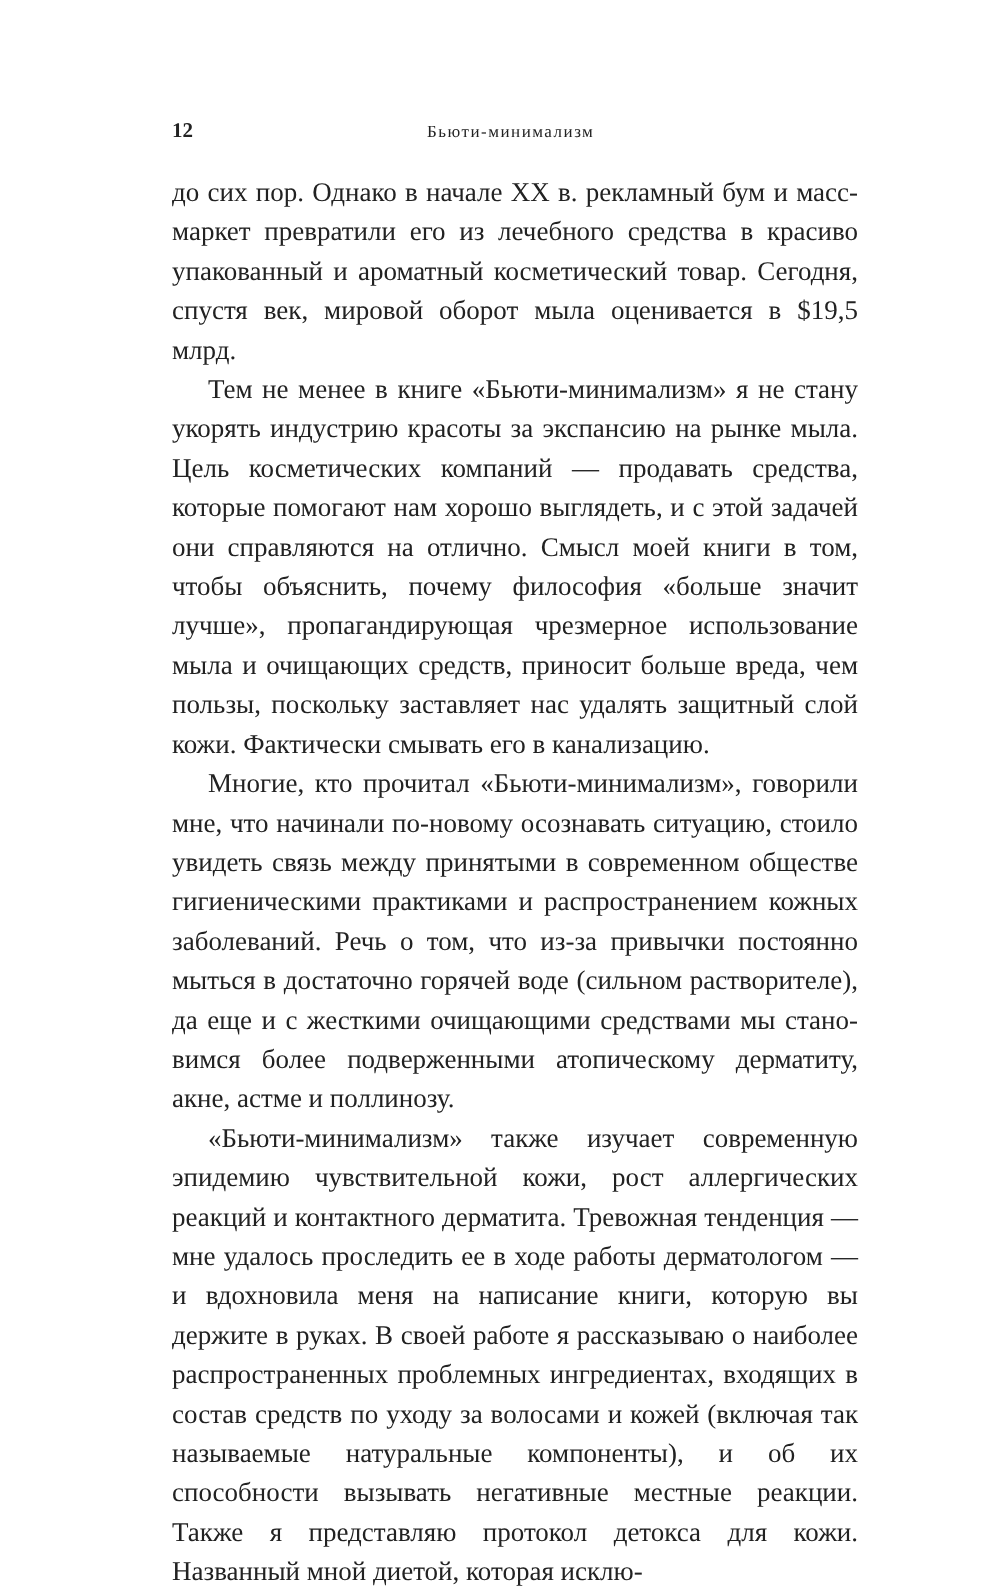12 Бьюти-минимализм
до сих пор. Однако в начале XX в. рекламный бум и масс­маркет превратили его из лечебного средства в красиво упакованный и ароматный косметический товар. Сегодня, спустя век, мировой оборот мыла оценивается в $19,5 млрд.
Тем не менее в книге «Бьюти-минимализм» я не стану укорять индустрию красоты за экспансию на рынке мыла. Цель косметических компаний — продавать средства, кото­рые помогают нам хорошо выглядеть, и с этой задачей они справляются на отлично. Смысл моей книги в том, чтобы объяснить, почему философия «больше значит лучше», пропа­гандирующая чрезмерное использование мыла и очищающих средств, приносит больше вреда, чем пользы, поскольку заставляет нас удалять защитный слой кожи. Фактически смывать его в канализацию.
Многие, кто прочитал «Бьюти-минимализм», говорили мне, что начинали по-новому осознавать ситуацию, стоило увидеть связь между принятыми в современном обществе гигиеническими практиками и распространением кожных заболеваний. Речь о том, что из-за привычки постоянно мыться в достаточно горячей воде (сильном растворителе), да еще и с жесткими очищающими средствами мы стано­вимся более подверженными атопическому дерматиту, акне, астме и поллинозу.
«Бьюти-минимализм» также изучает современную эпиде­мию чувствительной кожи, рост аллергических реакций и контактного дерматита. Тревожная тенденция — мне удалось проследить ее в ходе работы дерматологом — и вдохновила меня на написание книги, которую вы держите в руках. В своей работе я рассказываю о наиболее распространен­ных проблемных ингредиентах, входящих в состав средств по уходу за волосами и кожей (включая так называемые натуральные компоненты), и об их способности вызывать негативные местные реакции. Также я представляю протокол детокса для кожи. Названный мной диетой, которая исклю-